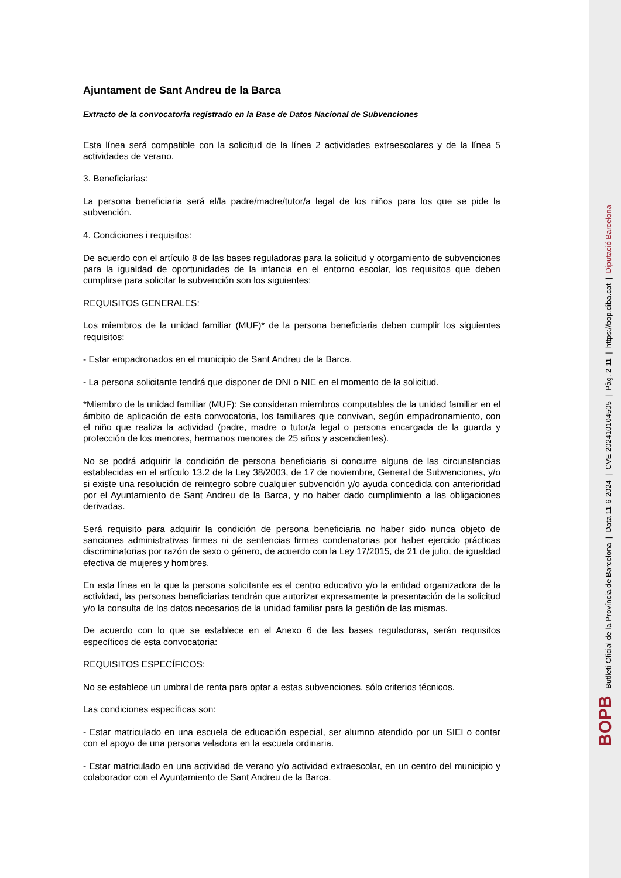Ajuntament de Sant Andreu de la Barca
Extracto de la convocatoria registrado en la Base de Datos Nacional de Subvenciones
Esta línea será compatible con la solicitud de la línea 2 actividades extraescolares y de la línea 5 actividades de verano.
3. Beneficiarias:
La persona beneficiaria será el/la padre/madre/tutor/a legal de los niños para los que se pide la subvención.
4. Condiciones i requisitos:
De acuerdo con el artículo 8 de las bases reguladoras para la solicitud y otorgamiento de subvenciones para la igualdad de oportunidades de la infancia en el entorno escolar, los requisitos que deben cumplirse para solicitar la subvención son los siguientes:
REQUISITOS GENERALES:
Los miembros de la unidad familiar (MUF)* de la persona beneficiaria deben cumplir los siguientes requisitos:
- Estar empadronados en el municipio de Sant Andreu de la Barca.
- La persona solicitante tendrá que disponer de DNI o NIE en el momento de la solicitud.
*Miembro de la unidad familiar (MUF): Se consideran miembros computables de la unidad familiar en el ámbito de aplicación de esta convocatoria, los familiares que convivan, según empadronamiento, con el niño que realiza la actividad (padre, madre o tutor/a legal o persona encargada de la guarda y protección de los menores, hermanos menores de 25 años y ascendientes).
No se podrá adquirir la condición de persona beneficiaria si concurre alguna de las circunstancias establecidas en el artículo 13.2 de la Ley 38/2003, de 17 de noviembre, General de Subvenciones, y/o si existe una resolución de reintegro sobre cualquier subvención y/o ayuda concedida con anterioridad por el Ayuntamiento de Sant Andreu de la Barca, y no haber dado cumplimiento a las obligaciones derivadas.
Será requisito para adquirir la condición de persona beneficiaria no haber sido nunca objeto de sanciones administrativas firmes ni de sentencias firmes condenatorias por haber ejercido prácticas discriminatorias por razón de sexo o género, de acuerdo con la Ley 17/2015, de 21 de julio, de igualdad efectiva de mujeres y hombres.
En esta línea en la que la persona solicitante es el centro educativo y/o la entidad organizadora de la actividad, las personas beneficiarias tendrán que autorizar expresamente la presentación de la solicitud y/o la consulta de los datos necesarios de la unidad familiar para la gestión de las mismas.
De acuerdo con lo que se establece en el Anexo 6 de las bases reguladoras, serán requisitos específicos de esta convocatoria:
REQUISITOS ESPECÍFICOS:
No se establece un umbral de renta para optar a estas subvenciones, sólo criterios técnicos.
Las condiciones específicas son:
- Estar matriculado en una escuela de educación especial, ser alumno atendido por un SIEI o contar con el apoyo de una persona veladora en la escuela ordinaria.
- Estar matriculado en una actividad de verano y/o actividad extraescolar, en un centro del municipio y colaborador con el Ayuntamiento de Sant Andreu de la Barca.
BOPB Butlletí Oficial de la Província de Barcelona | Data 11-6-2024 | CVE 202410104505 | Pàg. 2-11 | https://bop.diba.cat | Diputació Barcelona